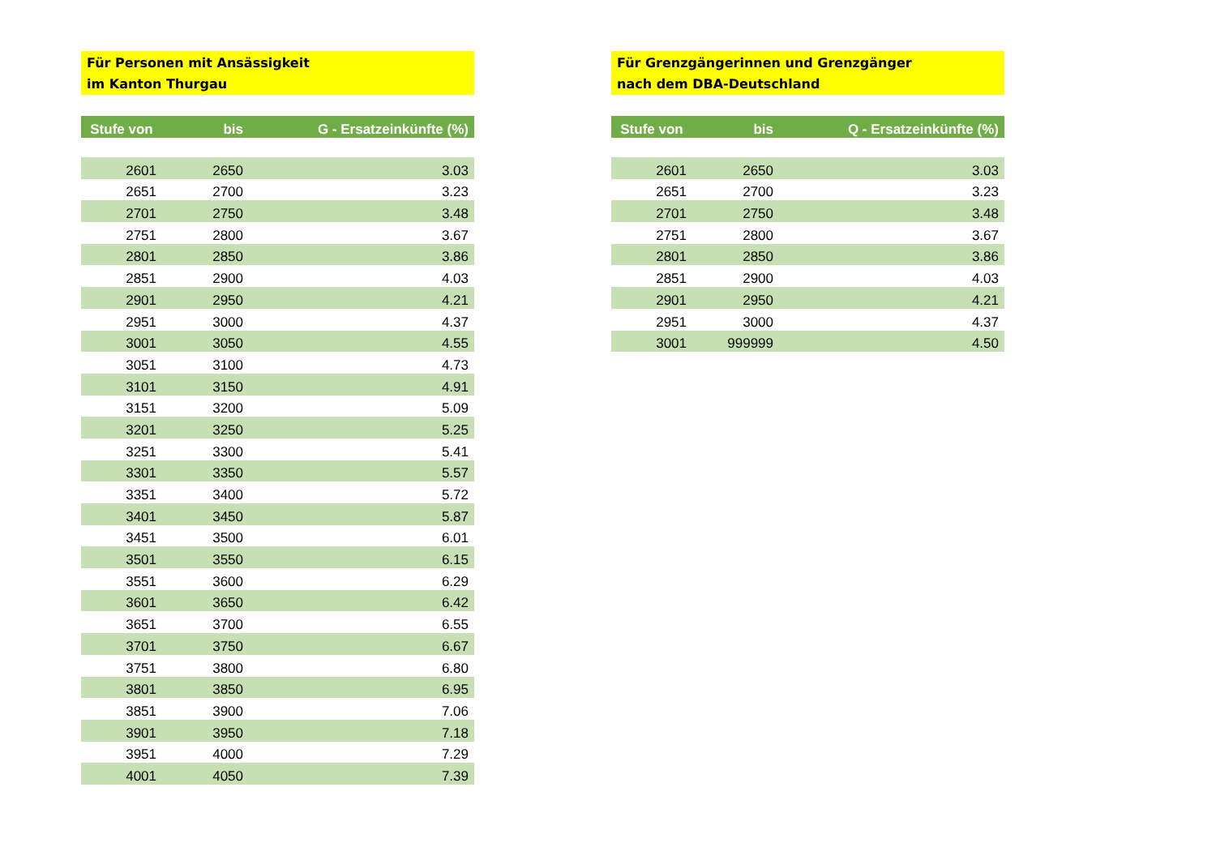Für Personen mit Ansässigkeit
im Kanton Thurgau
| Stufe von | bis | G - Ersatzeinkünfte (%) |
| --- | --- | --- |
| 2601 | 2650 | 3.03 |
| 2651 | 2700 | 3.23 |
| 2701 | 2750 | 3.48 |
| 2751 | 2800 | 3.67 |
| 2801 | 2850 | 3.86 |
| 2851 | 2900 | 4.03 |
| 2901 | 2950 | 4.21 |
| 2951 | 3000 | 4.37 |
| 3001 | 3050 | 4.55 |
| 3051 | 3100 | 4.73 |
| 3101 | 3150 | 4.91 |
| 3151 | 3200 | 5.09 |
| 3201 | 3250 | 5.25 |
| 3251 | 3300 | 5.41 |
| 3301 | 3350 | 5.57 |
| 3351 | 3400 | 5.72 |
| 3401 | 3450 | 5.87 |
| 3451 | 3500 | 6.01 |
| 3501 | 3550 | 6.15 |
| 3551 | 3600 | 6.29 |
| 3601 | 3650 | 6.42 |
| 3651 | 3700 | 6.55 |
| 3701 | 3750 | 6.67 |
| 3751 | 3800 | 6.80 |
| 3801 | 3850 | 6.95 |
| 3851 | 3900 | 7.06 |
| 3901 | 3950 | 7.18 |
| 3951 | 4000 | 7.29 |
| 4001 | 4050 | 7.39 |
Für Grenzgängerinnen und Grenzgänger
nach dem DBA-Deutschland
| Stufe von | bis | Q - Ersatzeinkünfte (%) |
| --- | --- | --- |
| 2601 | 2650 | 3.03 |
| 2651 | 2700 | 3.23 |
| 2701 | 2750 | 3.48 |
| 2751 | 2800 | 3.67 |
| 2801 | 2850 | 3.86 |
| 2851 | 2900 | 4.03 |
| 2901 | 2950 | 4.21 |
| 2951 | 3000 | 4.37 |
| 3001 | 999999 | 4.50 |